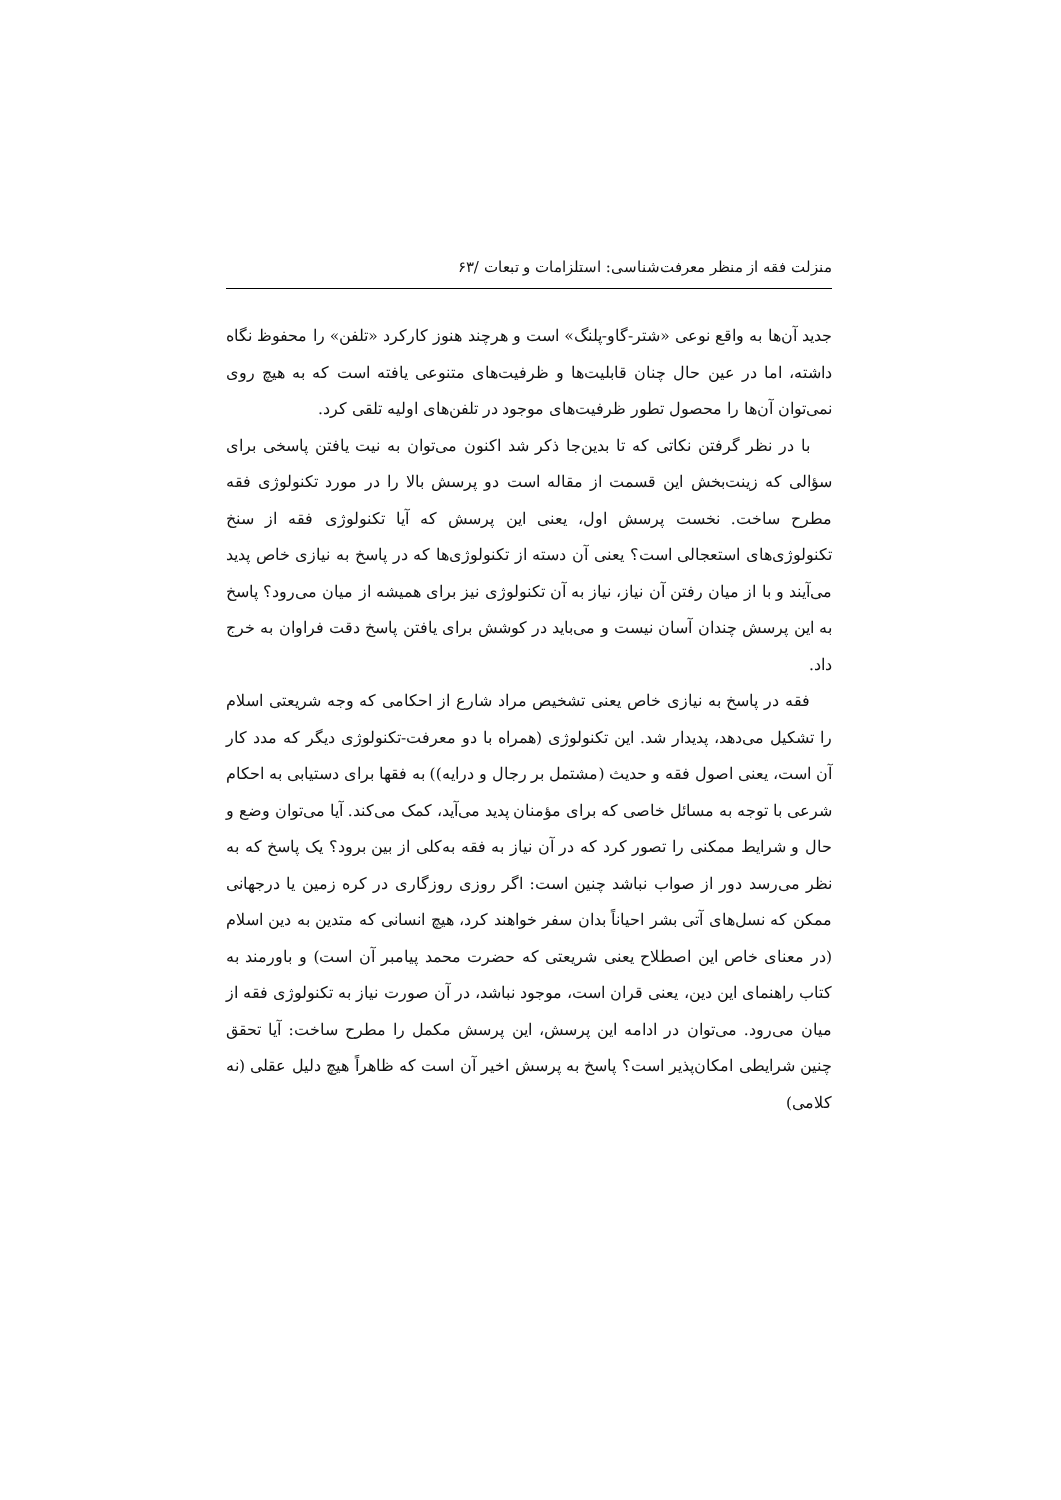منزلت فقه از منظر معرفت‌شناسی: استلزامات و تبعات /۶۳
جدید آن‌ها به واقع نوعی «شتر-گاو-پلنگ» است و هرچند هنوز کارکرد «تلفن» را محفوظ نگاه داشته، اما در عین حال چنان قابلیت‌ها و ظرفیت‌های متنوعی یافته است که به هیچ روی نمی‌توان آن‌ها را محصول تطور ظرفیت‌های موجود در تلفن‌های اولیه تلقی کرد.
با در نظر گرفتن نکاتی که تا بدین‌جا ذکر شد اکنون می‌توان به نیت یافتن پاسخی برای سؤالی که زینت‌بخش این قسمت از مقاله است دو پرسش بالا را در مورد تکنولوژی فقه مطرح ساخت. نخست پرسش اول، یعنی این پرسش که آیا تکنولوژی فقه از سنخ تکنولوژی‌های استعجالی است؟ یعنی آن دسته از تکنولوژی‌ها که در پاسخ به نیازی خاص پدید می‌آیند و با از میان رفتن آن نیاز، نیاز به آن تکنولوژی نیز برای همیشه از میان می‌رود؟ پاسخ به این پرسش چندان آسان نیست و می‌باید در کوشش برای یافتن پاسخ دقت فراوان به خرج داد.
فقه در پاسخ به نیازی خاص یعنی تشخیص مراد شارع از احکامی که وجه شریعتی اسلام را تشکیل می‌دهد، پدیدار شد. این تکنولوژی (همراه با دو معرفت-تکنولوژی دیگر که مدد کار آن است، یعنی اصول فقه و حدیث (مشتمل بر رجال و درایه)) به فقها برای دستیابی به احکام شرعی با توجه به مسائل خاصی که برای مؤمنان پدید می‌آید، کمک می‌کند. آیا می‌توان وضع و حال و شرایط ممکنی را تصور کرد که در آن نیاز به فقه به‌کلی از بین برود؟ یک پاسخ که به نظر می‌رسد دور از صواب نباشد چنین است: اگر روزی روزگاری در کره زمین یا درجهانی ممکن که نسل‌های آتی بشر احیاناً بدان سفر خواهند کرد، هیچ انسانی که متدین به دین اسلام (در معنای خاص این اصطلاح یعنی شریعتی که حضرت محمد پیامبر آن است) و باورمند به کتاب راهنمای این دین، یعنی قران است، موجود نباشد، در آن صورت نیاز به تکنولوژی فقه از میان می‌رود. می‌توان در ادامه این پرسش، این پرسش مکمل را مطرح ساخت: آیا تحقق چنین شرایطی امکان‌پذیر است؟ پاسخ به پرسش اخیر آن است که ظاهراً هیچ دلیل عقلی (نه کلامی)